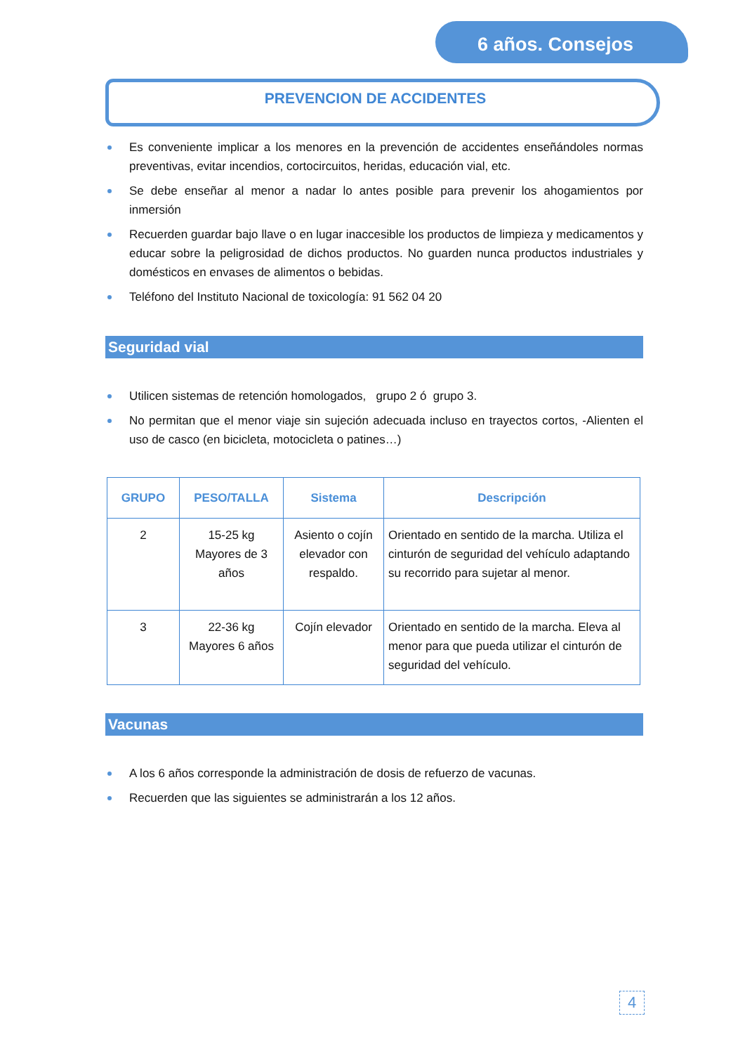6 años. Consejos
PREVENCION DE ACCIDENTES
Es conveniente implicar a los menores en la prevención de accidentes enseñándoles normas preventivas, evitar incendios, cortocircuitos, heridas, educación vial, etc.
Se debe enseñar al menor a nadar lo antes posible para prevenir los ahogamientos por inmersión
Recuerden guardar bajo llave o en lugar inaccesible los productos de limpieza y medicamentos y educar sobre la peligrosidad de dichos productos. No guarden nunca productos industriales y domésticos en envases de alimentos o bebidas.
Teléfono del Instituto Nacional de toxicología: 91 562 04 20
Seguridad vial
Utilicen sistemas de retención homologados, grupo 2 ó grupo 3.
No permitan que el menor viaje sin sujeción adecuada incluso en trayectos cortos, -Alienten el uso de casco (en bicicleta, motocicleta o patines…)
| GRUPO | PESO/TALLA | Sistema | Descripción |
| --- | --- | --- | --- |
| 2 | 15-25 kg Mayores de 3 años | Asiento o cojín elevador con respaldo. | Orientado en sentido de la marcha. Utiliza el cinturón de seguridad del vehículo adaptando su recorrido para sujetar al menor. |
| 3 | 22-36 kg Mayores 6 años | Cojín elevador | Orientado en sentido de la marcha. Eleva al menor para que pueda utilizar el cinturón de seguridad del vehículo. |
Vacunas
A los 6 años corresponde la administración de dosis de refuerzo de vacunas.
Recuerden que las siguientes se administrarán a los 12 años.
4